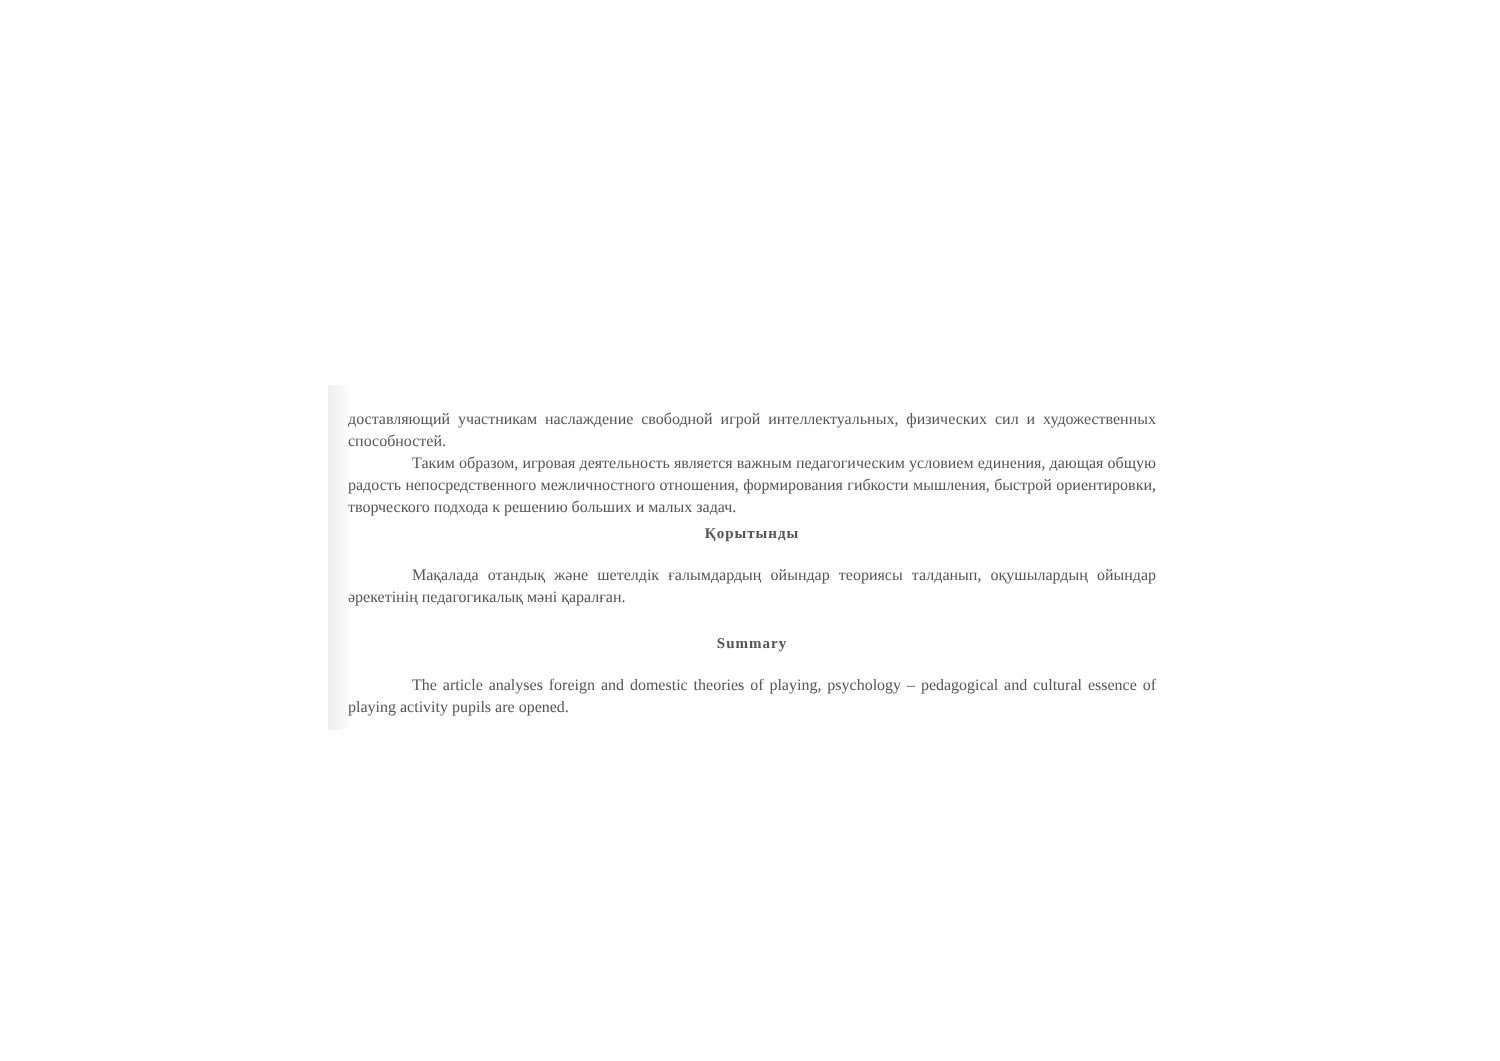доставляющий участникам наслаждение свободной игрой интеллектуальных, физических сил и художественных способностей.
Таким образом, игровая деятельность является важным педагогическим условием единения, дающая общую радость непосредственного межличностного отношения, формирования гибкости мышления, быстрой ориентировки, творческого подхода к решению больших и малых задач.
Қорытынды
Мақалада отандық және шетелдік ғалымдардың ойындар теориясы талданып, оқушылардың ойындар әрекетінің педагогикалық мәні қаралған.
Summary
The article analyses foreign and domestic theories of playing, psychology – pedagogical and cultural essence of playing activity pupils are opened.